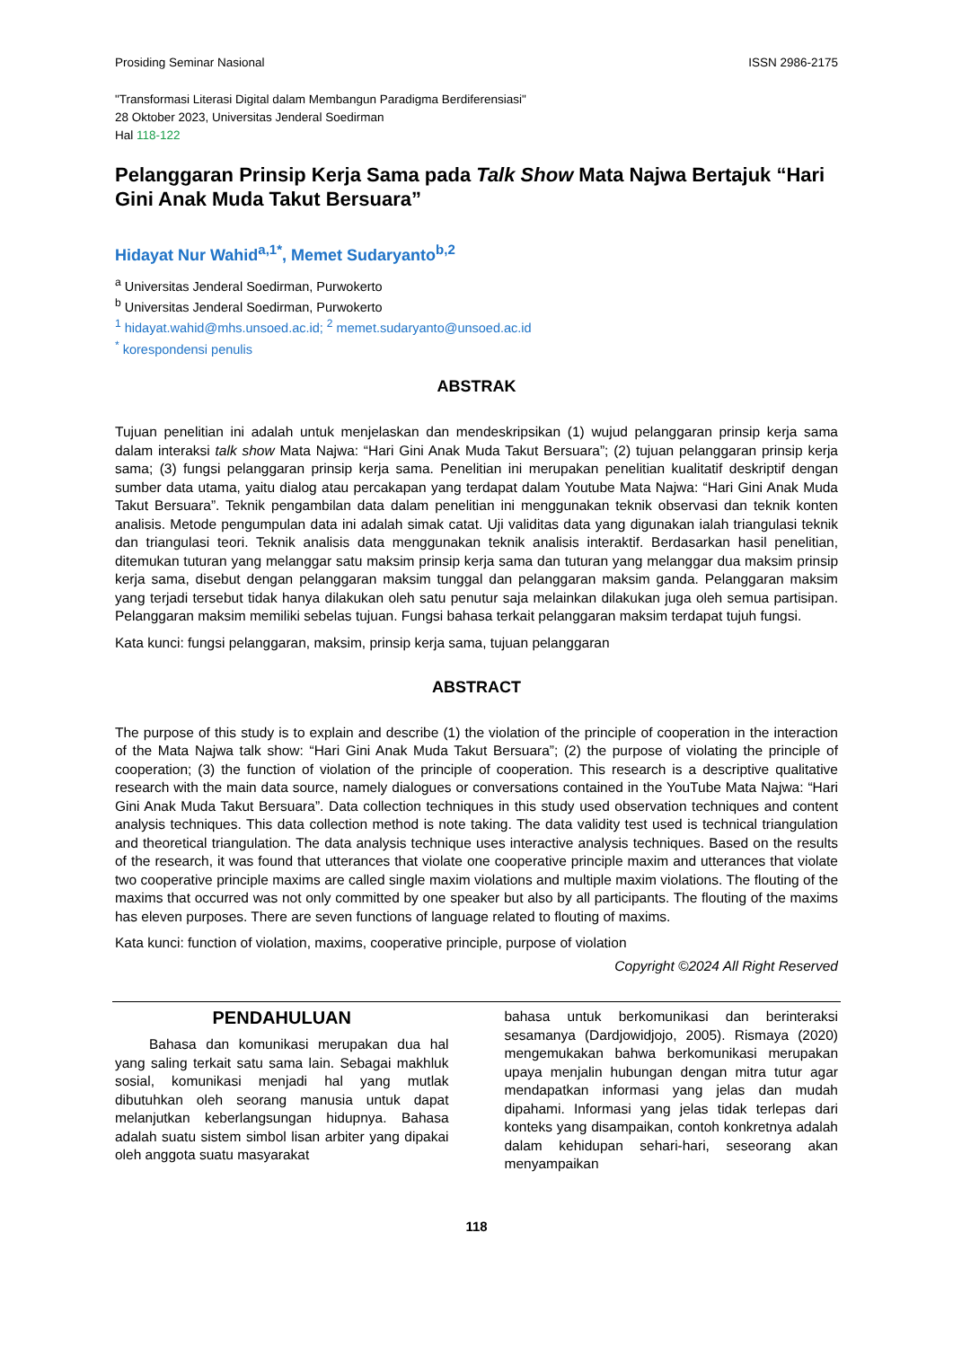Prosiding Seminar Nasional ISSN 2986-2175
"Transformasi Literasi Digital dalam Membangun Paradigma Berdiferensiasi"
28 Oktober 2023, Universitas Jenderal Soedirman
Hal 118-122
Pelanggaran Prinsip Kerja Sama pada Talk Show Mata Najwa Bertajuk “Hari Gini Anak Muda Takut Bersuara”
Hidayat Nur Wahid<sup>a,1*</sup>, Memet Sudaryanto<sup>b,2</sup>
<sup>a</sup> Universitas Jenderal Soedirman, Purwokerto
<sup>b</sup> Universitas Jenderal Soedirman, Purwokerto
<sup>1</sup> hidayat.wahid@mhs.unsoed.ac.id; <sup>2</sup> memet.sudaryanto@unsoed.ac.id
<sup>*</sup> korespondensi penulis
ABSTRAK
Tujuan penelitian ini adalah untuk menjelaskan dan mendeskripsikan (1) wujud pelanggaran prinsip kerja sama dalam interaksi talk show Mata Najwa: “Hari Gini Anak Muda Takut Bersuara”; (2) tujuan pelanggaran prinsip kerja sama; (3) fungsi pelanggaran prinsip kerja sama. Penelitian ini merupakan penelitian kualitatif deskriptif dengan sumber data utama, yaitu dialog atau percakapan yang terdapat dalam Youtube Mata Najwa: “Hari Gini Anak Muda Takut Bersuara”. Teknik pengambilan data dalam penelitian ini menggunakan teknik observasi dan teknik konten analisis. Metode pengumpulan data ini adalah simak catat. Uji validitas data yang digunakan ialah triangulasi teknik dan triangulasi teori. Teknik analisis data menggunakan teknik analisis interaktif. Berdasarkan hasil penelitian, ditemukan tuturan yang melanggar satu maksim prinsip kerja sama dan tuturan yang melanggar dua maksim prinsip kerja sama, disebut dengan pelanggaran maksim tunggal dan pelanggaran maksim ganda. Pelanggaran maksim yang terjadi tersebut tidak hanya dilakukan oleh satu penutur saja melainkan dilakukan juga oleh semua partisipan. Pelanggaran maksim memiliki sebelas tujuan. Fungsi bahasa terkait pelanggaran maksim terdapat tujuh fungsi.
Kata kunci: fungsi pelanggaran, maksim, prinsip kerja sama, tujuan pelanggaran
ABSTRACT
The purpose of this study is to explain and describe (1) the violation of the principle of cooperation in the interaction of the Mata Najwa talk show: “Hari Gini Anak Muda Takut Bersuara”; (2) the purpose of violating the principle of cooperation; (3) the function of violation of the principle of cooperation. This research is a descriptive qualitative research with the main data source, namely dialogues or conversations contained in the YouTube Mata Najwa: “Hari Gini Anak Muda Takut Bersuara”. Data collection techniques in this study used observation techniques and content analysis techniques. This data collection method is note taking. The data validity test used is technical triangulation and theoretical triangulation. The data analysis technique uses interactive analysis techniques. Based on the results of the research, it was found that utterances that violate one cooperative principle maxim and utterances that violate two cooperative principle maxims are called single maxim violations and multiple maxim violations. The flouting of the maxims that occurred was not only committed by one speaker but also by all participants. The flouting of the maxims has eleven purposes. There are seven functions of language related to flouting of maxims.
Kata kunci: function of violation, maxims, cooperative principle, purpose of violation
Copyright ©2024 All Right Reserved
PENDAHULUAN
Bahasa dan komunikasi merupakan dua hal yang saling terkait satu sama lain. Sebagai makhluk sosial, komunikasi menjadi hal yang mutlak dibutuhkan oleh seorang manusia untuk dapat melanjutkan keberlangsungan hidupnya. Bahasa adalah suatu sistem simbol lisan arbiter yang dipakai oleh anggota suatu masyarakat
bahasa untuk berkomunikasi dan berinteraksi sesamanya (Dardjowidjojo, 2005). Rismaya (2020) mengemukakan bahwa berkomunikasi merupakan upaya menjalin hubungan dengan mitra tutur agar mendapatkan informasi yang jelas dan mudah dipahami. Informasi yang jelas tidak terlepas dari konteks yang disampaikan, contoh konkretnya adalah dalam kehidupan sehari-hari, seseorang akan menyampaikan
118